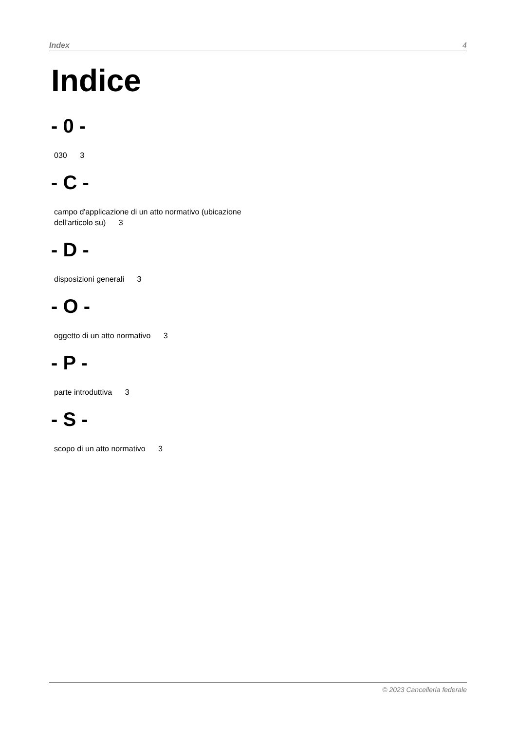Index 4
Indice
- 0 -
030 3
- C -
campo d'applicazione di un atto normativo (ubicazione dell'articolo su) 3
- D -
disposizioni generali 3
- O -
oggetto di un atto normativo 3
- P -
parte introduttiva 3
- S -
scopo di un atto normativo 3
© 2023 Cancelleria federale